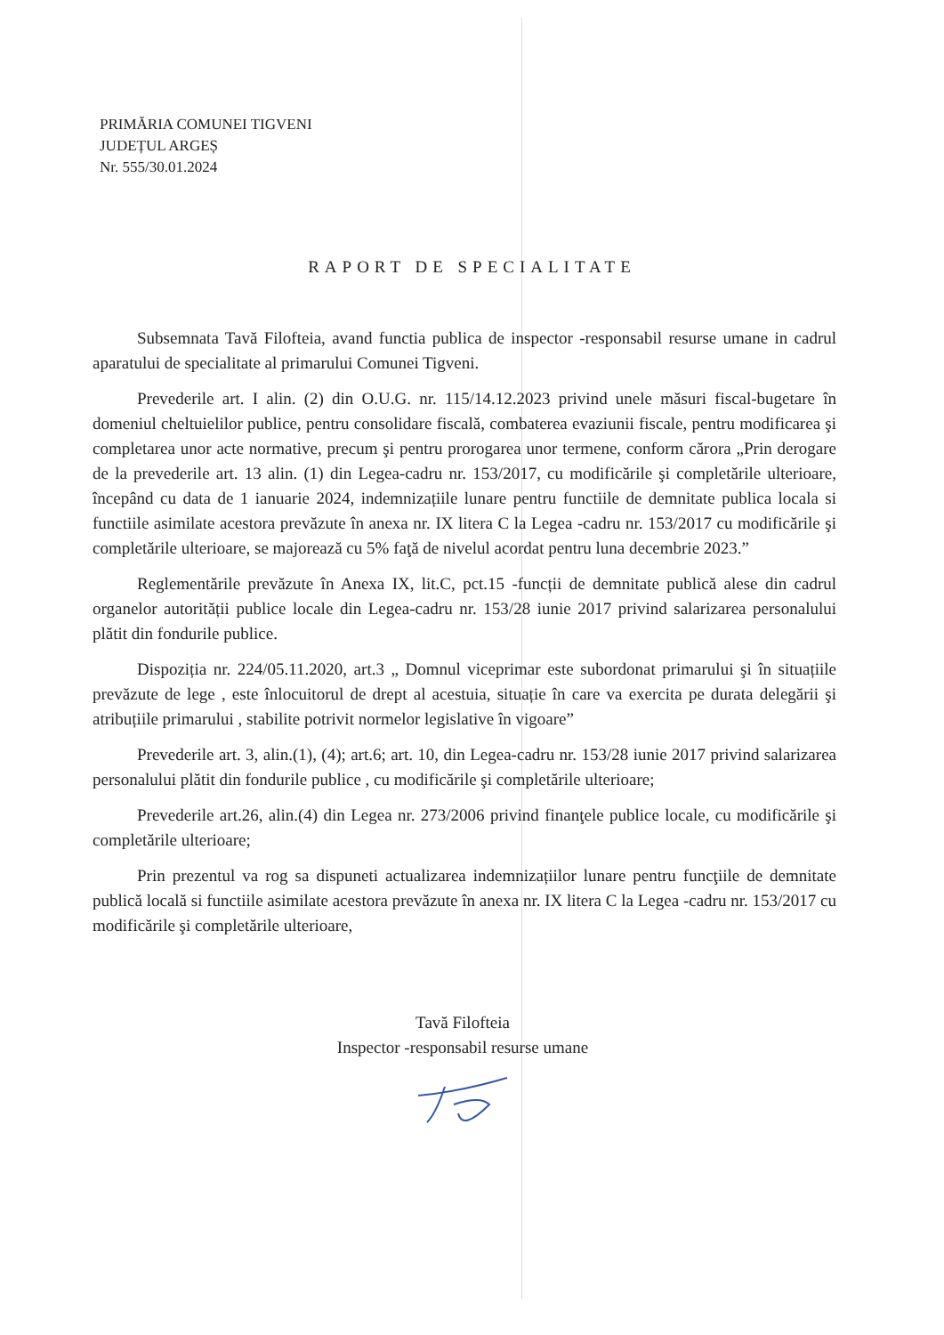PRIMĂRIA COMUNEI TIGVENI
JUDEȚUL ARGEȘ
Nr. 555/30.01.2024
RAPORT DE SPECIALITATE
Subsemnata Tavă Filofteia, avand functia publica de inspector -responsabil resurse umane in cadrul aparatului de specialitate al primarului Comunei Tigveni.
Prevederile art. I alin. (2) din O.U.G. nr. 115/14.12.2023 privind unele măsuri fiscal-bugetare în domeniul cheltuielilor publice, pentru consolidare fiscală, combaterea evaziunii fiscale, pentru modificarea şi completarea unor acte normative, precum şi pentru prorogarea unor termene, conform cărora „Prin derogare de la prevederile art. 13 alin. (1) din Legea-cadru nr. 153/2017, cu modificările şi completările ulterioare, începând cu data de 1 ianuarie 2024, indemnizațiile lunare pentru functiile de demnitate publica locala si functiile asimilate acestora prevăzute în anexa nr. IX litera C la Legea -cadru nr. 153/2017 cu modificările şi completările ulterioare, se majorează cu 5% faţă de nivelul acordat pentru luna decembrie 2023.”
Reglementările prevăzute în Anexa IX, lit.C, pct.15 -funcții de demnitate publică alese din cadrul organelor autorității publice locale din Legea-cadru nr. 153/28 iunie 2017 privind salarizarea personalului plătit din fondurile publice.
Dispoziția nr. 224/05.11.2020, art.3 „ Domnul viceprimar este subordonat primarului şi în situațiile prevăzute de lege , este înlocuitorul de drept al acestuia, situație în care va exercita pe durata delegării şi atribuțiile primarului , stabilite potrivit normelor legislative în vigoare”
Prevederile art. 3, alin.(1), (4); art.6; art. 10, din Legea-cadru nr. 153/28 iunie 2017 privind salarizarea personalului plătit din fondurile publice , cu modificările şi completările ulterioare;
Prevederile art.26, alin.(4) din Legea nr. 273/2006 privind finanţele publice locale, cu modificările şi completările ulterioare;
Prin prezentul va rog sa dispuneti actualizarea indemnizațiilor lunare pentru funcţiile de demnitate publică locală si functiile asimilate acestora prevăzute în anexa nr. IX litera C la Legea -cadru nr. 153/2017 cu modificările şi completările ulterioare,
Tavă Filofteia
Inspector -responsabil resurse umane